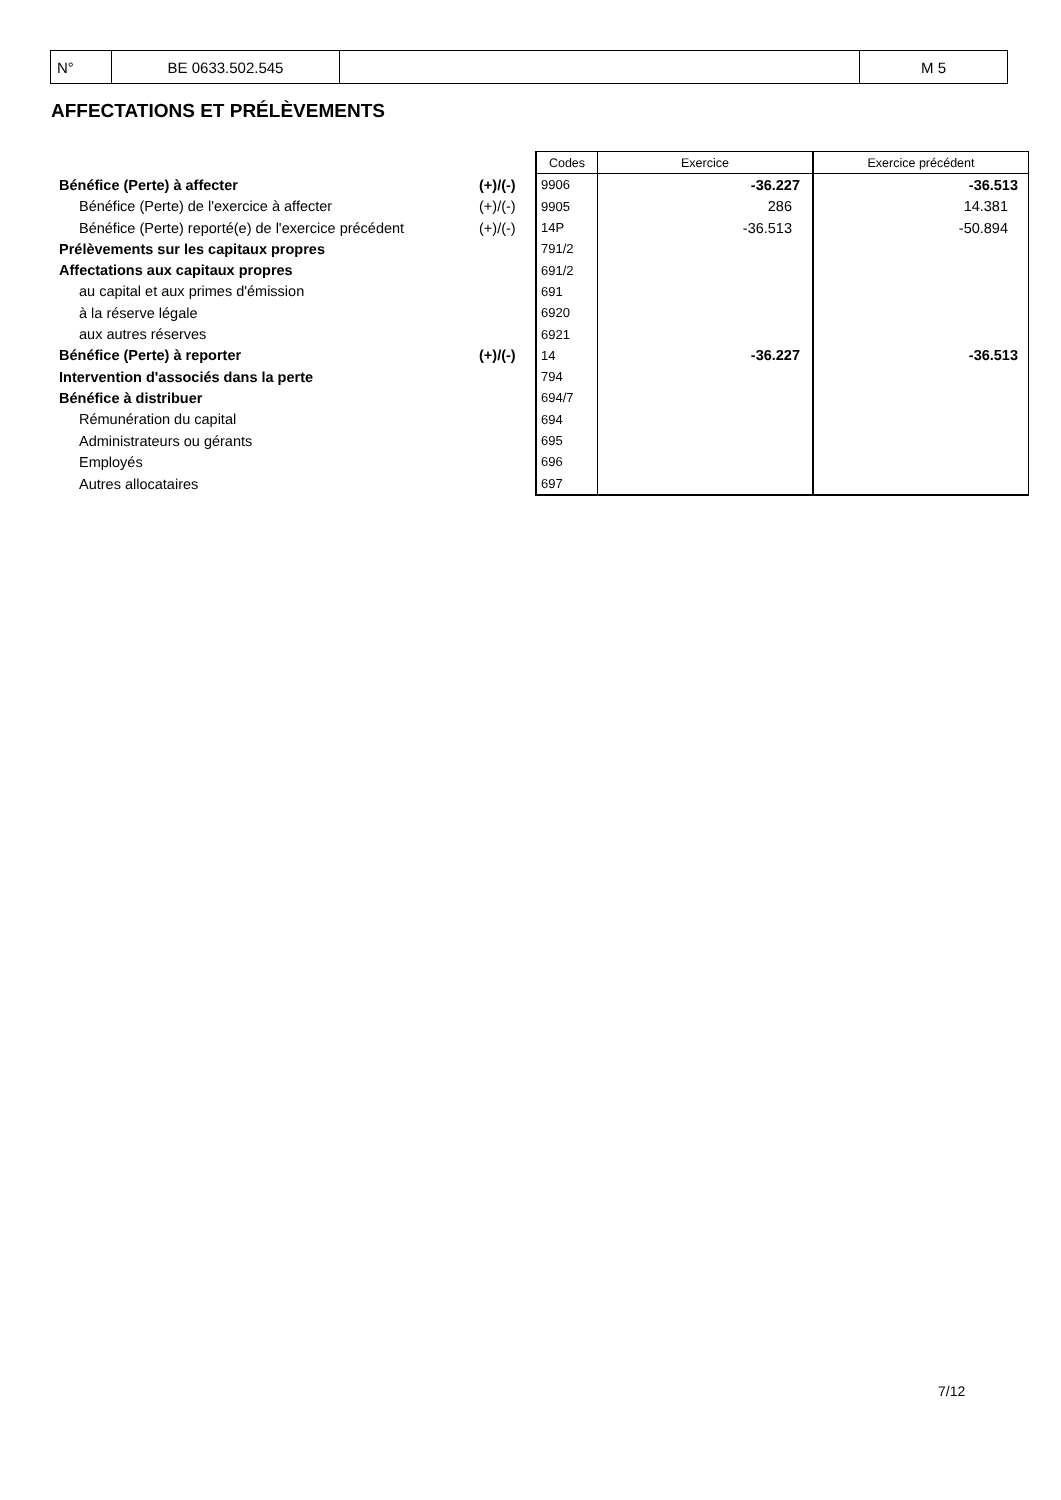| N° | BE 0633.502.545 | | M 5 |
AFFECTATIONS ET PRÉLÈVEMENTS
| | | Codes | Exercice | Exercice précédent |
| Bénéfice (Perte) à affecter | (+)/(-) | 9906 | -36.227 | -36.513 |
| Bénéfice (Perte) de l'exercice à affecter | (+)/(-) | 9905 | 286 | 14.381 |
| Bénéfice (Perte) reporté(e) de l'exercice précédent | (+)/(-) | 14P | -36.513 | -50.894 |
| Prélèvements sur les capitaux propres | | 791/2 | | |
| Affectations aux capitaux propres | | 691/2 | | |
| au capital et aux primes d'émission | | 691 | | |
| à la réserve légale | | 6920 | | |
| aux autres réserves | | 6921 | | |
| Bénéfice (Perte) à reporter | (+)/(-) | 14 | -36.227 | -36.513 |
| Intervention d'associés dans la perte | | 794 | | |
| Bénéfice à distribuer | | 694/7 | | |
| Rémunération du capital | | 694 | | |
| Administrateurs ou gérants | | 695 | | |
| Employés | | 696 | | |
| Autres allocataires | | 697 | | |
7/12